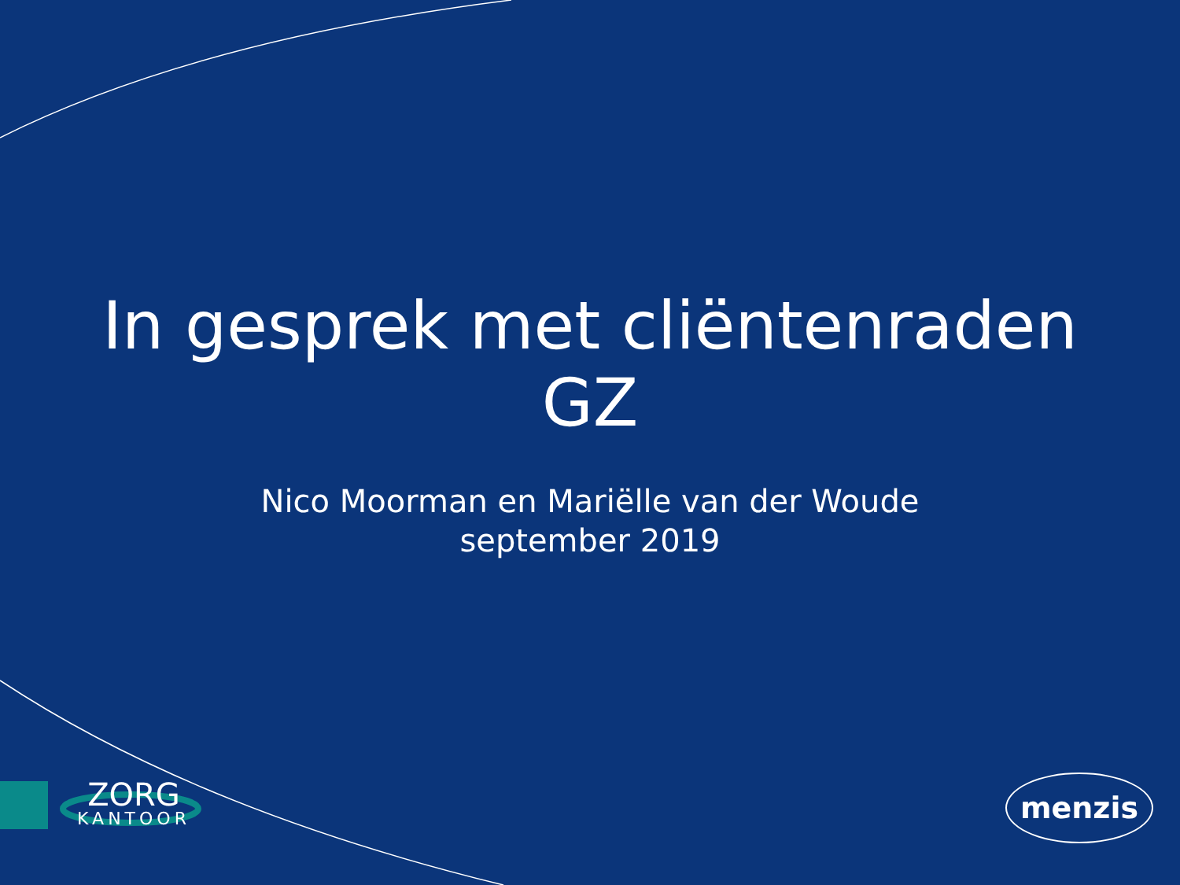In gesprek met cliëntenraden
GZ
Nico Moorman en Mariëlle van der Woude
september 2019
ZORG
KANTOOR
menzis